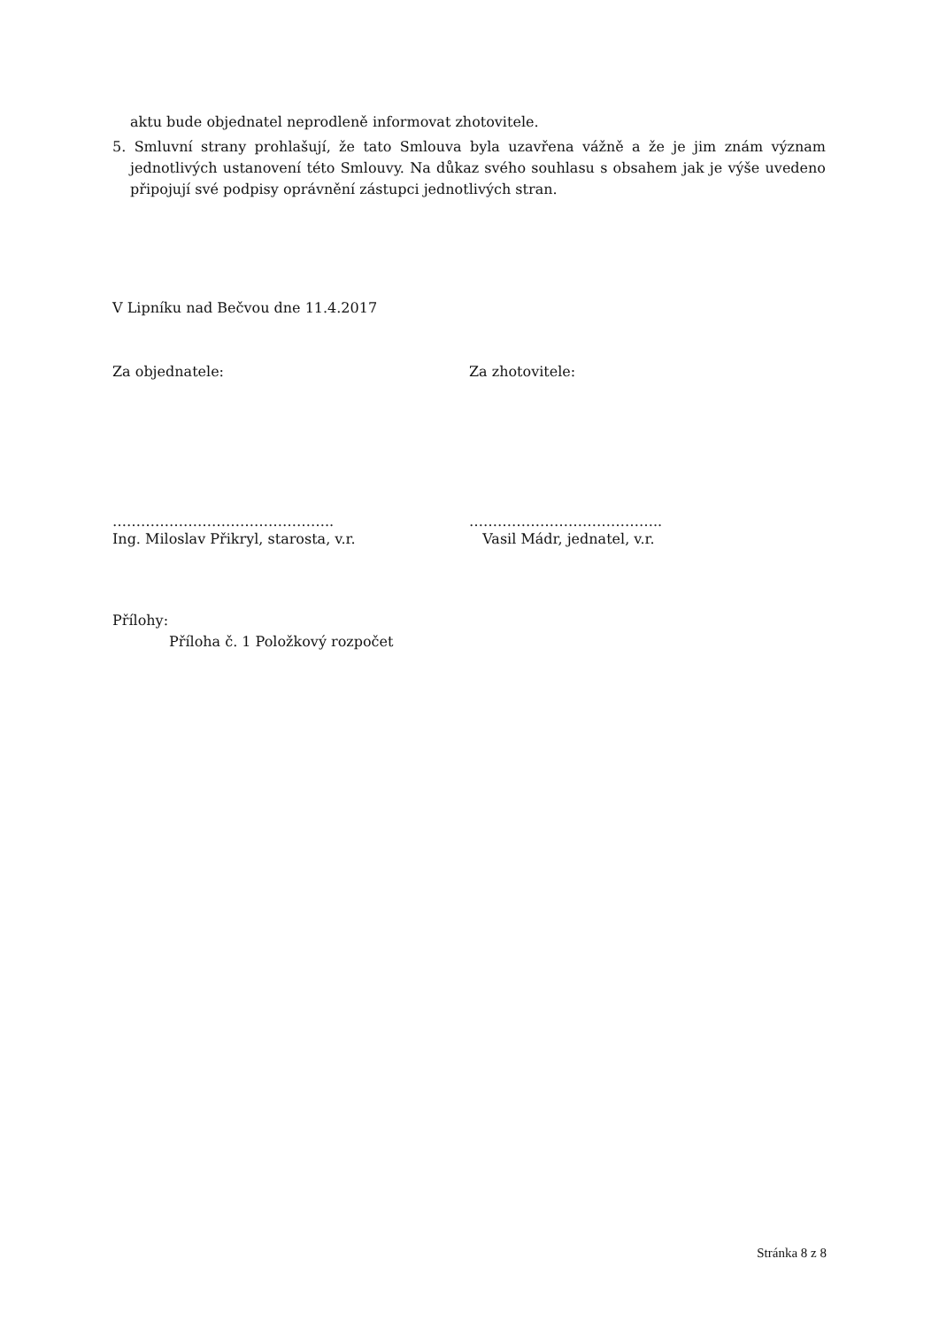aktu bude objednatel neprodleně informovat zhotovitele.
5. Smluvní strany prohlašují, že tato Smlouva byla uzavřena vážně a že je jim znám význam jednotlivých ustanovení této Smlouvy. Na důkaz svého souhlasu s obsahem jak je výše uvedeno připojují své podpisy oprávnění zástupci jednotlivých stran.
V Lipníku nad Bečvou dne 11.4.2017
Za objednatele: Za zhotovitele:
………………………………………..
Ing. Miloslav Přikryl, starosta, v.r.
…………………………………..
Vasil Mádr, jednatel, v.r.
Přílohy:
Příloha č. 1 Položkový rozpočet
Stránka 8 z 8